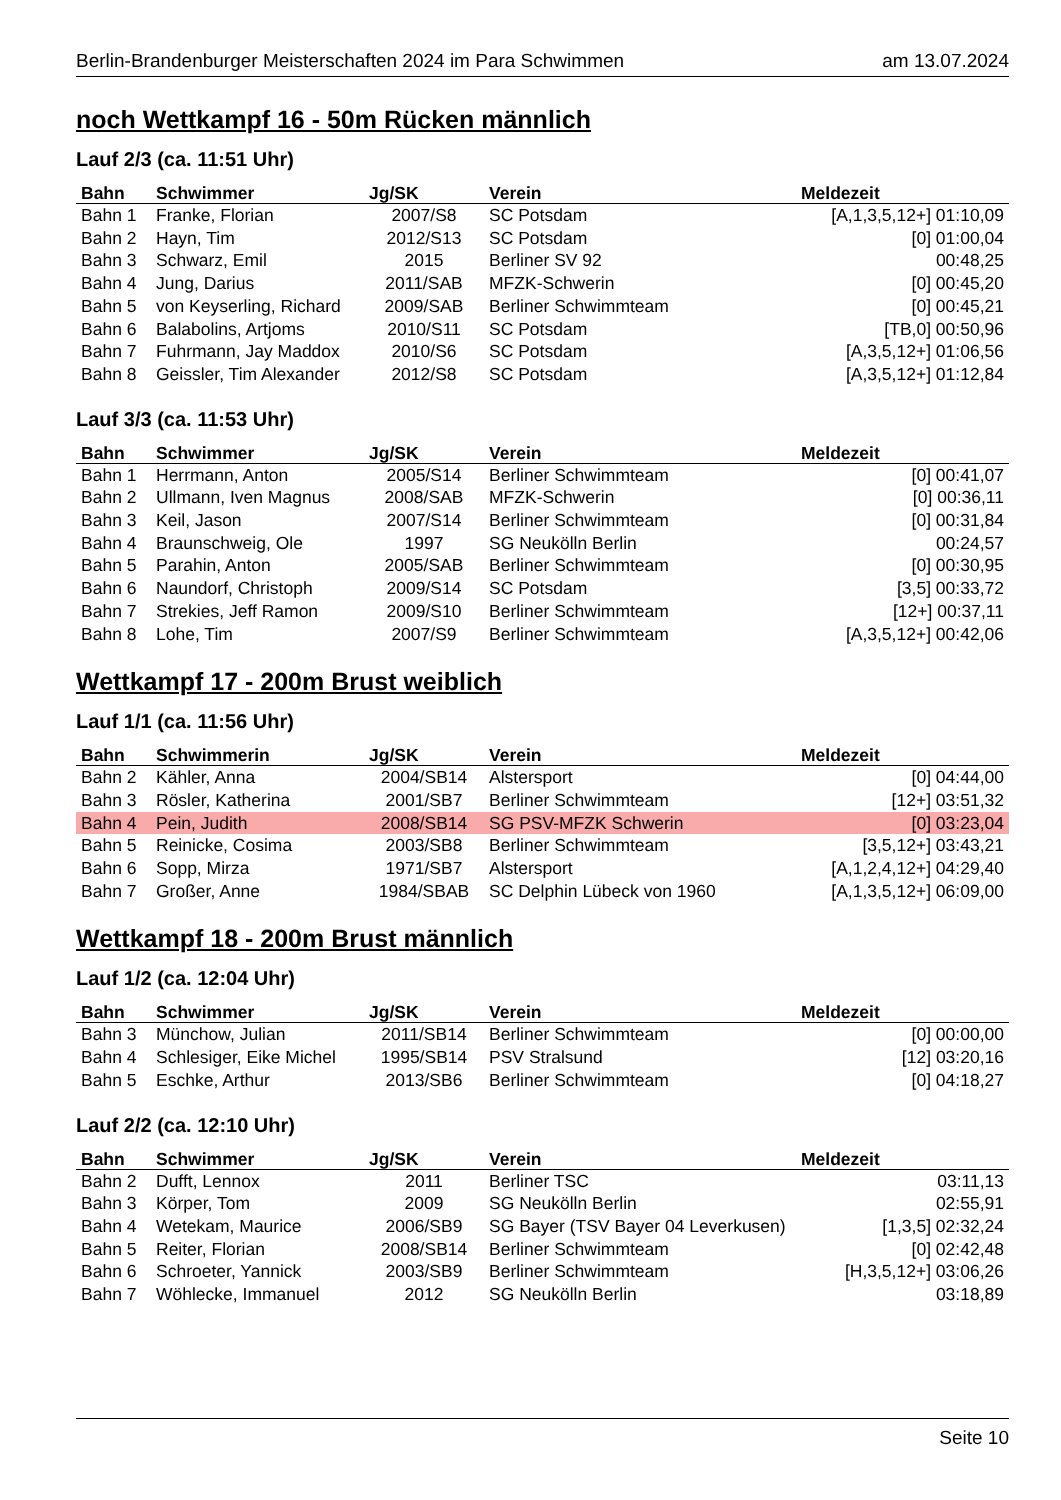Berlin-Brandenburger Meisterschaften 2024 im Para Schwimmen am 13.07.2024
noch Wettkampf 16 - 50m Rücken männlich
Lauf 2/3 (ca. 11:51 Uhr)
| Bahn | Schwimmer | Jg/SK | Verein | Meldezeit |
| --- | --- | --- | --- | --- |
| Bahn 1 | Franke, Florian | 2007/S8 | SC Potsdam | [A,1,3,5,12+] 01:10,09 |
| Bahn 2 | Hayn, Tim | 2012/S13 | SC Potsdam | [0] 01:00,04 |
| Bahn 3 | Schwarz, Emil | 2015 | Berliner SV 92 | 00:48,25 |
| Bahn 4 | Jung, Darius | 2011/SAB | MFZK-Schwerin | [0] 00:45,20 |
| Bahn 5 | von Keyserling, Richard | 2009/SAB | Berliner Schwimmteam | [0] 00:45,21 |
| Bahn 6 | Balabolins, Artjoms | 2010/S11 | SC Potsdam | [TB,0] 00:50,96 |
| Bahn 7 | Fuhrmann, Jay Maddox | 2010/S6 | SC Potsdam | [A,3,5,12+] 01:06,56 |
| Bahn 8 | Geissler, Tim Alexander | 2012/S8 | SC Potsdam | [A,3,5,12+] 01:12,84 |
Lauf 3/3 (ca. 11:53 Uhr)
| Bahn | Schwimmer | Jg/SK | Verein | Meldezeit |
| --- | --- | --- | --- | --- |
| Bahn 1 | Herrmann, Anton | 2005/S14 | Berliner Schwimmteam | [0] 00:41,07 |
| Bahn 2 | Ullmann, Iven Magnus | 2008/SAB | MFZK-Schwerin | [0] 00:36,11 |
| Bahn 3 | Keil, Jason | 2007/S14 | Berliner Schwimmteam | [0] 00:31,84 |
| Bahn 4 | Braunschweig, Ole | 1997 | SG Neukölln Berlin | 00:24,57 |
| Bahn 5 | Parahin, Anton | 2005/SAB | Berliner Schwimmteam | [0] 00:30,95 |
| Bahn 6 | Naundorf, Christoph | 2009/S14 | SC Potsdam | [3,5] 00:33,72 |
| Bahn 7 | Strekies, Jeff Ramon | 2009/S10 | Berliner Schwimmteam | [12+] 00:37,11 |
| Bahn 8 | Lohe, Tim | 2007/S9 | Berliner Schwimmteam | [A,3,5,12+] 00:42,06 |
Wettkampf 17 - 200m Brust weiblich
Lauf 1/1 (ca. 11:56 Uhr)
| Bahn | Schwimmerin | Jg/SK | Verein | Meldezeit |
| --- | --- | --- | --- | --- |
| Bahn 2 | Kähler, Anna | 2004/SB14 | Alstersport | [0] 04:44,00 |
| Bahn 3 | Rösler, Katherina | 2001/SB7 | Berliner Schwimmteam | [12+] 03:51,32 |
| Bahn 4 | Pein, Judith | 2008/SB14 | SG PSV-MFZK Schwerin | [0] 03:23,04 |
| Bahn 5 | Reinicke, Cosima | 2003/SB8 | Berliner Schwimmteam | [3,5,12+] 03:43,21 |
| Bahn 6 | Sopp, Mirza | 1971/SB7 | Alstersport | [A,1,2,4,12+] 04:29,40 |
| Bahn 7 | Großer, Anne | 1984/SBAB | SC Delphin Lübeck von 1960 | [A,1,3,5,12+] 06:09,00 |
Wettkampf 18 - 200m Brust männlich
Lauf 1/2 (ca. 12:04 Uhr)
| Bahn | Schwimmer | Jg/SK | Verein | Meldezeit |
| --- | --- | --- | --- | --- |
| Bahn 3 | Münchow, Julian | 2011/SB14 | Berliner Schwimmteam | [0] 00:00,00 |
| Bahn 4 | Schlesiger, Eike Michel | 1995/SB14 | PSV Stralsund | [12] 03:20,16 |
| Bahn 5 | Eschke, Arthur | 2013/SB6 | Berliner Schwimmteam | [0] 04:18,27 |
Lauf 2/2 (ca. 12:10 Uhr)
| Bahn | Schwimmer | Jg/SK | Verein | Meldezeit |
| --- | --- | --- | --- | --- |
| Bahn 2 | Dufft, Lennox | 2011 | Berliner TSC | 03:11,13 |
| Bahn 3 | Körper, Tom | 2009 | SG Neukölln Berlin | 02:55,91 |
| Bahn 4 | Wetekam, Maurice | 2006/SB9 | SG Bayer (TSV Bayer 04 Leverkusen) | [1,3,5] 02:32,24 |
| Bahn 5 | Reiter, Florian | 2008/SB14 | Berliner Schwimmteam | [0] 02:42,48 |
| Bahn 6 | Schroeter, Yannick | 2003/SB9 | Berliner Schwimmteam | [H,3,5,12+] 03:06,26 |
| Bahn 7 | Wöhlecke, Immanuel | 2012 | SG Neukölln Berlin | 03:18,89 |
Seite 10